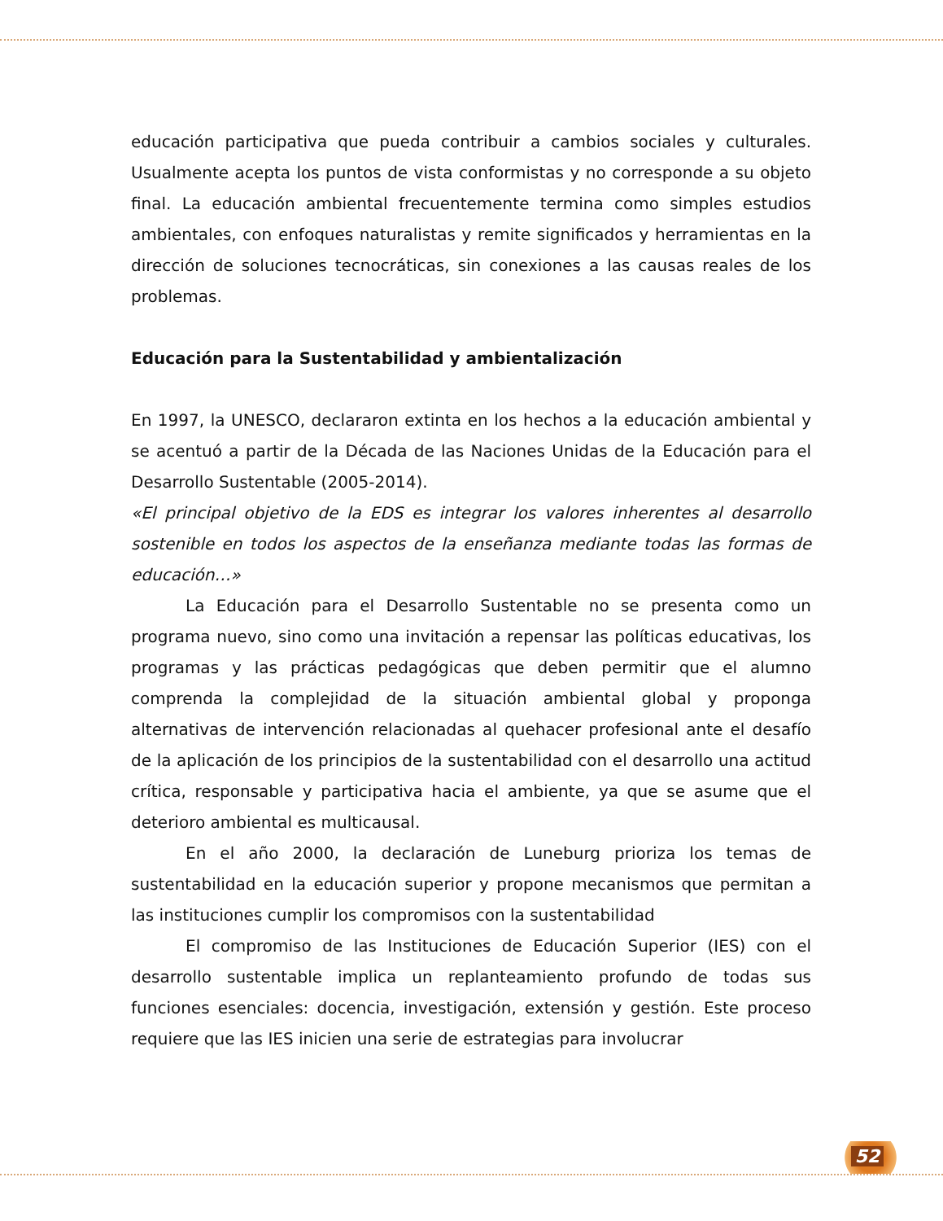educación participativa que pueda contribuir a cambios sociales y culturales. Usualmente acepta los puntos de vista conformistas y no corresponde a su objeto final. La educación ambiental frecuentemente termina como simples estudios ambientales, con enfoques naturalistas y remite significados y herramientas en la dirección de soluciones tecnocráticas, sin conexiones a las causas reales de los problemas.
Educación para la Sustentabilidad y ambientalización
En 1997, la UNESCO, declararon extinta en los hechos a la educación ambiental y se acentuó a partir de la Década de las Naciones Unidas de la Educación para el Desarrollo Sustentable (2005-2014).
«El principal objetivo de la EDS es integrar los valores inherentes al desarrollo sostenible en todos los aspectos de la enseñanza mediante todas las formas de educación…»
La Educación para el Desarrollo Sustentable no se presenta como un programa nuevo, sino como una invitación a repensar las políticas educativas, los programas y las prácticas pedagógicas que deben permitir que el alumno comprenda la complejidad de la situación ambiental global y proponga alternativas de intervención relacionadas al quehacer profesional ante el desafío de la aplicación de los principios de la sustentabilidad con el desarrollo una actitud crítica, responsable y participativa hacia el ambiente, ya que se asume que el deterioro ambiental es multicausal.
En el año 2000, la declaración de Luneburg prioriza los temas de sustentabilidad en la educación superior y propone mecanismos que permitan a las instituciones cumplir los compromisos con la sustentabilidad
El compromiso de las Instituciones de Educación Superior (IES) con el desarrollo sustentable implica un replanteamiento profundo de todas sus funciones esenciales: docencia, investigación, extensión y gestión. Este proceso requiere que las IES inicien una serie de estrategias para involucrar
52